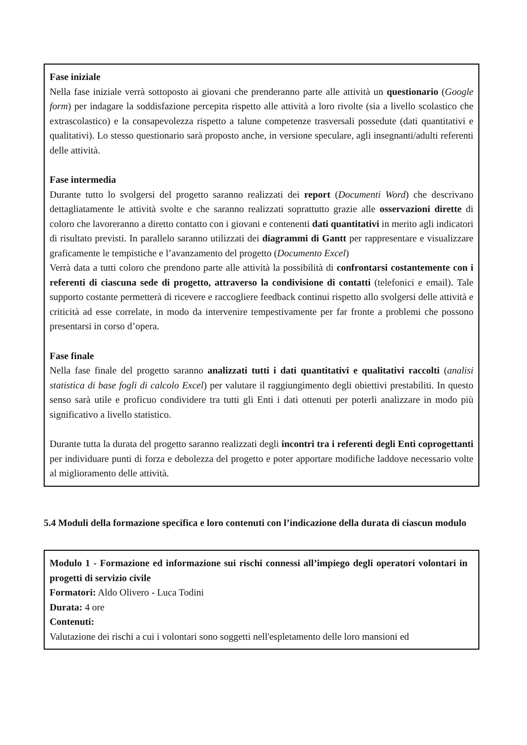Fase iniziale
Nella fase iniziale verrà sottoposto ai giovani che prenderanno parte alle attività un questionario (Google form) per indagare la soddisfazione percepita rispetto alle attività a loro rivolte (sia a livello scolastico che extrascolastico) e la consapevolezza rispetto a talune competenze trasversali possedute (dati quantitativi e qualitativi). Lo stesso questionario sarà proposto anche, in versione speculare, agli insegnanti/adulti referenti delle attività.
Fase intermedia
Durante tutto lo svolgersi del progetto saranno realizzati dei report (Documenti Word) che descrivano dettagliatamente le attività svolte e che saranno realizzati soprattutto grazie alle osservazioni dirette di coloro che lavoreranno a diretto contatto con i giovani e contenenti dati quantitativi in merito agli indicatori di risultato previsti. In parallelo saranno utilizzati dei diagrammi di Gantt per rappresentare e visualizzare graficamente le tempistiche e l’avanzamento del progetto (Documento Excel)
Verrà data a tutti coloro che prendono parte alle attività la possibilità di confrontarsi costantemente con i referenti di ciascuna sede di progetto, attraverso la condivisione di contatti (telefonici e email). Tale supporto costante permetterà di ricevere e raccogliere feedback continui rispetto allo svolgersi delle attività e criticità ad esse correlate, in modo da intervenire tempestivamente per far fronte a problemi che possono presentarsi in corso d’opera.
Fase finale
Nella fase finale del progetto saranno analizzati tutti i dati quantitativi e qualitativi raccolti (analisi statistica di base fogli di calcolo Excel) per valutare il raggiungimento degli obiettivi prestabiliti. In questo senso sarà utile e proficuo condividere tra tutti gli Enti i dati ottenuti per poterli analizzare in modo più significativo a livello statistico.
Durante tutta la durata del progetto saranno realizzati degli incontri tra i referenti degli Enti coprogettanti per individuare punti di forza e debolezza del progetto e poter apportare modifiche laddove necessario volte al miglioramento delle attività.
5.4 Moduli della formazione specifica e loro contenuti con l’indicazione della durata di ciascun modulo
Modulo 1 - Formazione ed informazione sui rischi connessi all’impiego degli operatori volontari in progetti di servizio civile
Formatori: Aldo Olivero - Luca Todini
Durata: 4 ore
Contenuti:
Valutazione dei rischi a cui i volontari sono soggetti nell'espletamento delle loro mansioni ed